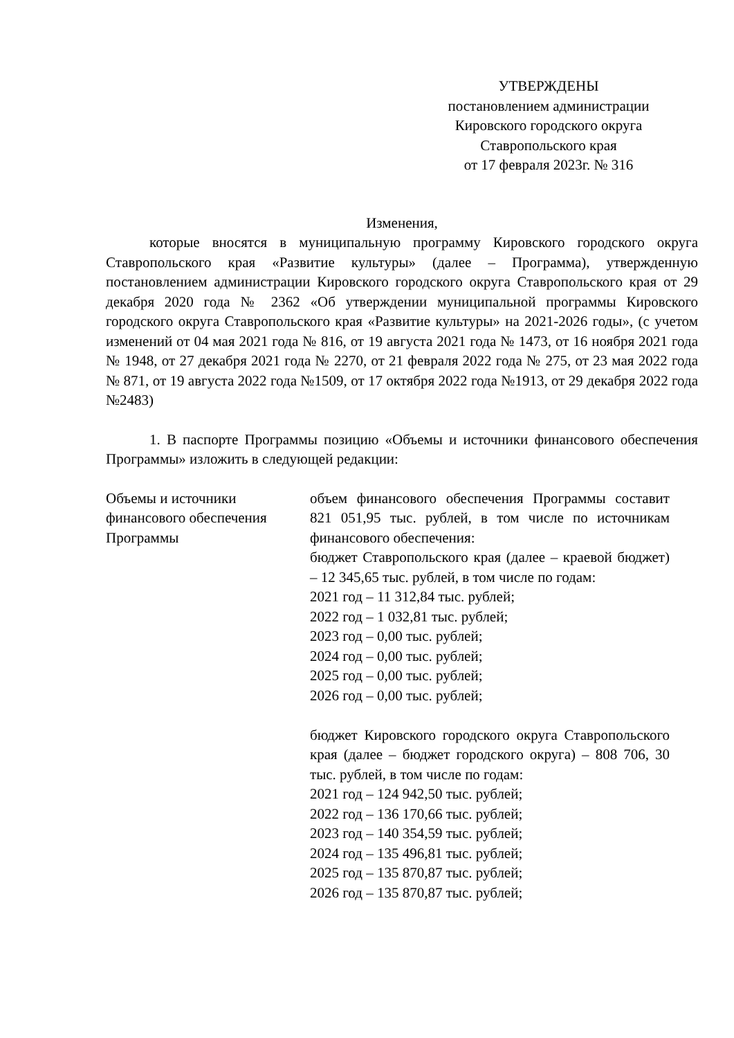УТВЕРЖДЕНЫ
постановлением администрации
Кировского городского округа
Ставропольского края
от 17 февраля 2023г. № 316
Изменения,
которые вносятся в муниципальную программу Кировского городского округа Ставропольского края «Развитие культуры» (далее – Программа), утвержденную постановлением администрации Кировского городского округа Ставропольского края от 29 декабря 2020 года № 2362 «Об утверждении муниципальной программы Кировского городского округа Ставропольского края «Развитие культуры» на 2021-2026 годы», (с учетом изменений от 04 мая 2021 года № 816, от 19 августа 2021 года № 1473, от 16 ноября 2021 года № 1948, от 27 декабря 2021 года № 2270, от 21 февраля 2022 года № 275, от 23 мая 2022 года № 871, от 19 августа 2022 года №1509, от 17 октября 2022 года №1913, от 29 декабря 2022 года №2483)
1. В паспорте Программы позицию «Объемы и источники финансового обеспечения Программы» изложить в следующей редакции:
| Объемы и источники финансового обеспечения Программы | объем финансового обеспечения Программы составит 821 051,95 тыс. рублей, в том числе по источникам финансового обеспечения: бюджет Ставропольского края (далее – краевой бюджет) – 12 345,65 тыс. рублей, в том числе по годам: 2021 год – 11 312,84 тыс. рублей; 2022 год – 1 032,81 тыс. рублей; 2023 год – 0,00 тыс. рублей; 2024 год – 0,00 тыс. рублей; 2025 год – 0,00 тыс. рублей; 2026 год – 0,00 тыс. рублей; бюджет Кировского городского округа Ставропольского края (далее – бюджет городского округа) – 808 706, 30 тыс. рублей, в том числе по годам: 2021 год – 124 942,50 тыс. рублей; 2022 год – 136 170,66 тыс. рублей; 2023 год – 140 354,59 тыс. рублей; 2024 год – 135 496,81 тыс. рублей; 2025 год – 135 870,87 тыс. рублей; 2026 год – 135 870,87 тыс. рублей; |